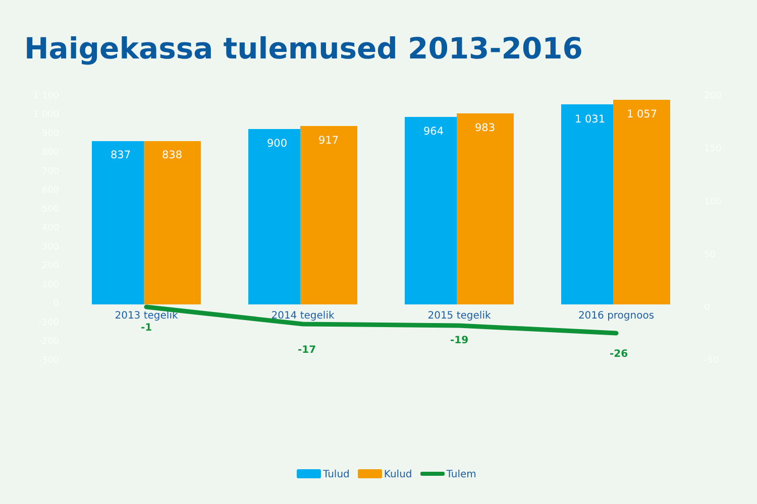Haigekassa tulemused 2013-2016
1 100
1 000
900
800
700
600
500
400
300
200
100
0
-100
-200
-300
200
150
100
50
0
-50
837
838
900
917
964
983
1 031
1 057
2013 tegelik
2014 tegelik
2015 tegelik
2016 prognoos
-1
-17
-19
-26
Tulud Kulud Tulem